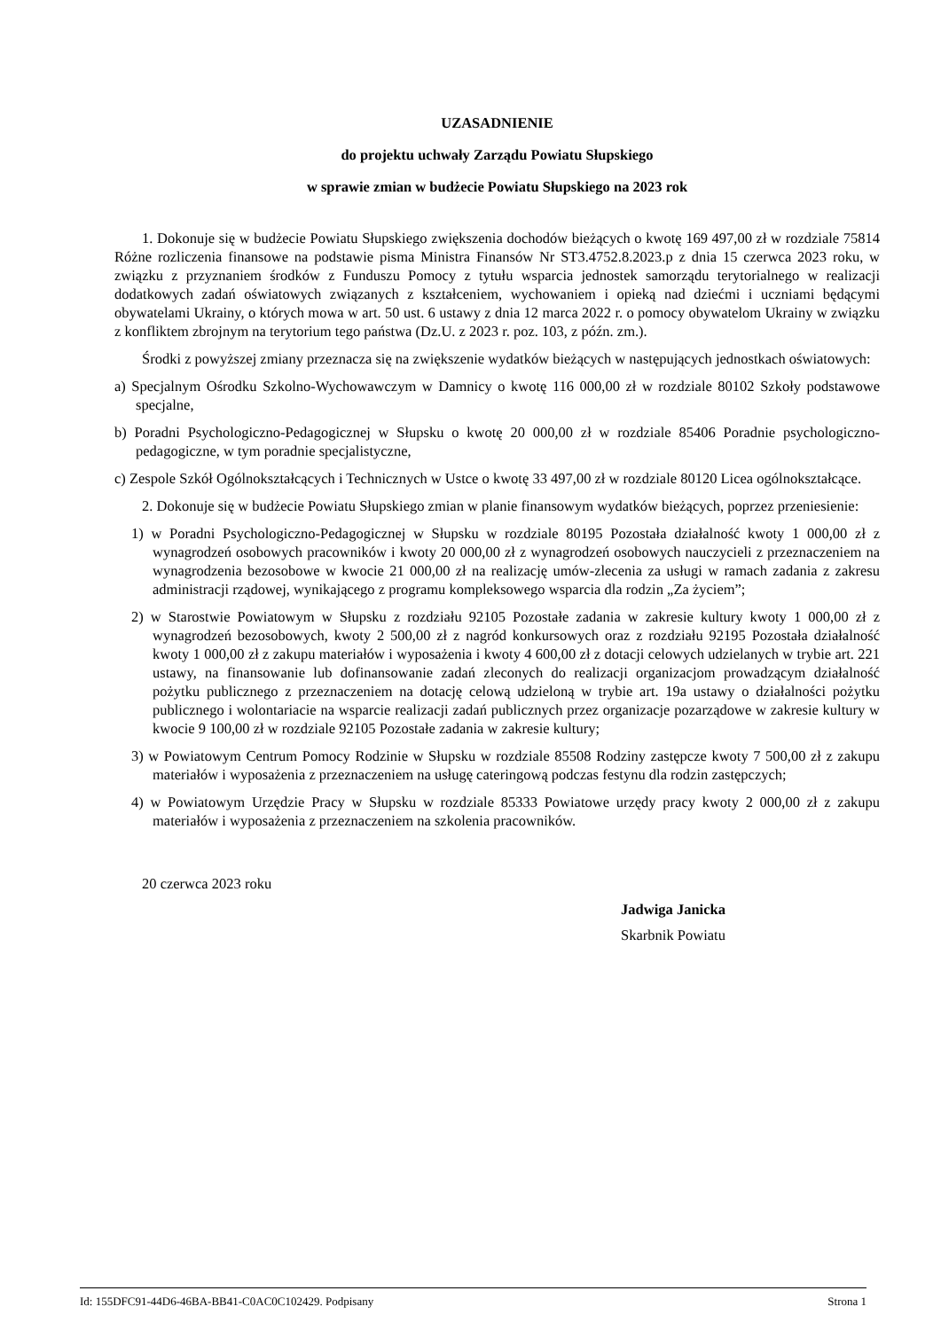UZASADNIENIE
do projektu uchwały Zarządu Powiatu Słupskiego
w sprawie zmian w budżecie Powiatu Słupskiego na 2023 rok
1. Dokonuje się w budżecie Powiatu Słupskiego zwiększenia dochodów bieżących o kwotę 169 497,00 zł w rozdziale 75814 Różne rozliczenia finansowe na podstawie pisma Ministra Finansów Nr ST3.4752.8.2023.p z dnia 15 czerwca 2023 roku, w związku z przyznaniem środków z Funduszu Pomocy z tytułu wsparcia jednostek samorządu terytorialnego w realizacji dodatkowych zadań oświatowych związanych z kształceniem, wychowaniem i opieką nad dziećmi i uczniami będącymi obywatelami Ukrainy, o których mowa w art. 50 ust. 6 ustawy z dnia 12 marca 2022 r. o pomocy obywatelom Ukrainy w związku z konfliktem zbrojnym na terytorium tego państwa (Dz.U. z 2023 r. poz. 103, z późn. zm.).
Środki z powyższej zmiany przeznacza się na zwiększenie wydatków bieżących w następujących jednostkach oświatowych:
a) Specjalnym Ośrodku Szkolno-Wychowawczym w Damnicy o kwotę 116 000,00 zł w rozdziale 80102 Szkoły podstawowe specjalne,
b) Poradni Psychologiczno-Pedagogicznej w Słupsku o kwotę 20 000,00 zł w rozdziale 85406 Poradnie psychologiczno-pedagogiczne, w tym poradnie specjalistyczne,
c) Zespole Szkół Ogólnokształcących i Technicznych w Ustce o kwotę 33 497,00 zł w rozdziale 80120 Licea ogólnokształcące.
2. Dokonuje się w budżecie Powiatu Słupskiego zmian w planie finansowym wydatków bieżących, poprzez przeniesienie:
1) w Poradni Psychologiczno-Pedagogicznej w Słupsku w rozdziale 80195 Pozostała działalność kwoty 1 000,00 zł z wynagrodzeń osobowych pracowników i kwoty 20 000,00 zł z wynagrodzeń osobowych nauczycieli z przeznaczeniem na wynagrodzenia bezosobowe w kwocie 21 000,00 zł na realizację umów-zlecenia za usługi w ramach zadania z zakresu administracji rządowej, wynikającego z programu kompleksowego wsparcia dla rodzin „Za życiem”;
2) w Starostwie Powiatowym w Słupsku z rozdziału 92105 Pozostałe zadania w zakresie kultury kwoty 1 000,00 zł z wynagrodzeń bezosobowych, kwoty 2 500,00 zł z nagród konkursowych oraz z rozdziału 92195 Pozostała działalność kwoty 1 000,00 zł z zakupu materiałów i wyposażenia i kwoty 4 600,00 zł z dotacji celowych udzielanych w trybie art. 221 ustawy, na finansowanie lub dofinansowanie zadań zleconych do realizacji organizacjom prowadzącym działalność pożytku publicznego z przeznaczeniem na dotację celową udzieloną w trybie art. 19a ustawy o działalności pożytku publicznego i wolontariacie na wsparcie realizacji zadań publicznych przez organizacje pozarządowe w zakresie kultury w kwocie 9 100,00 zł w rozdziale 92105 Pozostałe zadania w zakresie kultury;
3) w Powiatowym Centrum Pomocy Rodzinie w Słupsku w rozdziale 85508 Rodziny zastępcze kwoty 7 500,00 zł z zakupu materiałów i wyposażenia z przeznaczeniem na usługę cateringową podczas festynu dla rodzin zastępczych;
4) w Powiatowym Urzędzie Pracy w Słupsku w rozdziale 85333 Powiatowe urzędy pracy kwoty 2 000,00 zł z zakupu materiałów i wyposażenia z przeznaczeniem na szkolenia pracowników.
20 czerwca 2023 roku
Jadwiga Janicka
Skarbnik Powiatu
Id: 155DFC91-44D6-46BA-BB41-C0AC0C102429. Podpisany Strona 1